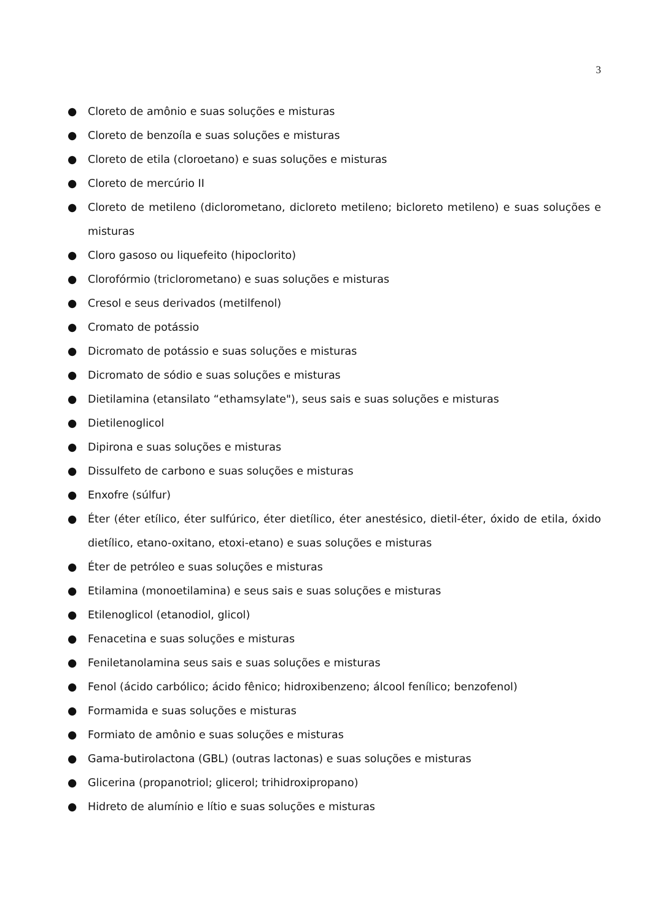3
● Cloreto de amônio e suas soluções e misturas
● Cloreto de benzoíla e suas soluções e misturas
● Cloreto de etila (cloroetano) e suas soluções e misturas
● Cloreto de mercúrio II
● Cloreto de metileno (diclorometano, dicloreto metileno; bicloreto metileno) e suas soluções e misturas
● Cloro gasoso ou liquefeito (hipoclorito)
● Clorofórmio (triclorometano) e suas soluções e misturas
● Cresol e seus derivados (metilfenol)
● Cromato de potássio
● Dicromato de potássio e suas soluções e misturas
● Dicromato de sódio e suas soluções e misturas
● Dietilamina (etansilato “ethamsylate"), seus sais e suas soluções e misturas
● Dietilenoglicol
● Dipirona e suas soluções e misturas
● Dissulfeto de carbono e suas soluções e misturas
● Enxofre (súlfur)
● Éter (éter etílico, éter sulfúrico, éter dietílico, éter anestésico, dietil-éter, óxido de etila, óxido dietílico, etano-oxitano, etoxi-etano) e suas soluções e misturas
● Éter de petróleo e suas soluções e misturas
● Etilamina (monoetilamina) e seus sais e suas soluções e misturas
● Etilenoglicol (etanodiol, glicol)
● Fenacetina e suas soluções e misturas
● Feniletanolamina seus sais e suas soluções e misturas
● Fenol (ácido carbólico; ácido fênico; hidroxibenzeno; álcool fenílico; benzofenol)
● Formamida e suas soluções e misturas
● Formiato de amônio e suas soluções e misturas
● Gama-butirolactona (GBL) (outras lactonas) e suas soluções e misturas
● Glicerina (propanotriol; glicerol; trihidroxipropano)
● Hidreto de alumínio e lítio e suas soluções e misturas